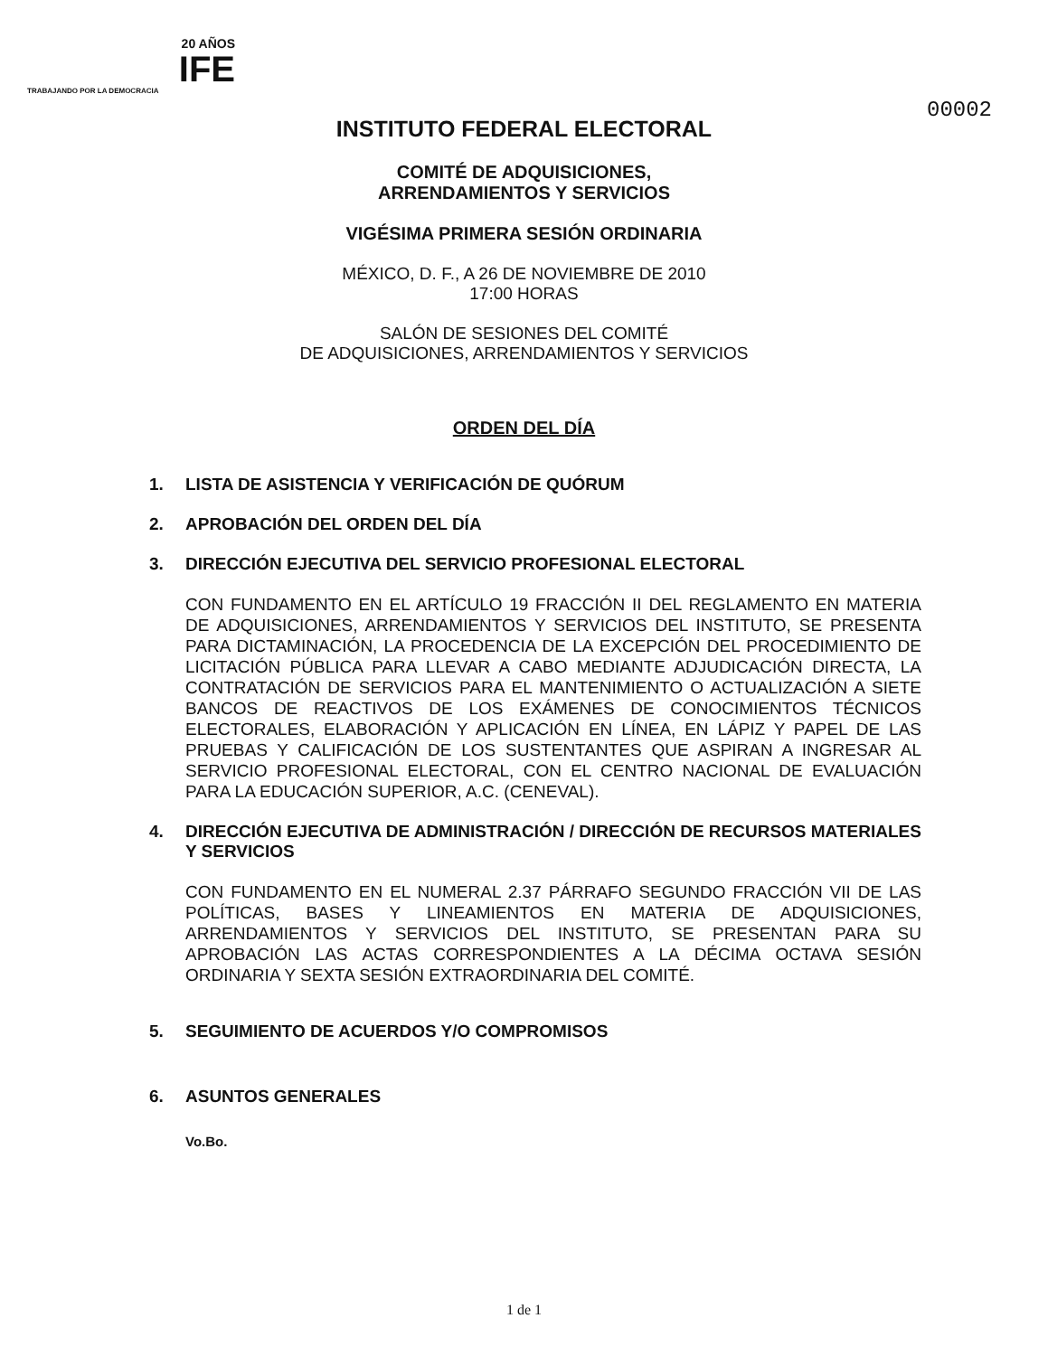20 AÑOS
IFE
TRABAJANDO POR LA DEMOCRACIA
00002
INSTITUTO FEDERAL ELECTORAL
COMITÉ DE ADQUISICIONES,
ARRENDAMIENTOS Y SERVICIOS
VIGÉSIMA PRIMERA SESIÓN ORDINARIA
MÉXICO, D. F., A 26 DE NOVIEMBRE DE 2010
17:00 HORAS
SALÓN DE SESIONES DEL COMITÉ
DE ADQUISICIONES, ARRENDAMIENTOS Y SERVICIOS
ORDEN DEL DÍA
1. LISTA DE ASISTENCIA Y VERIFICACIÓN DE QUÓRUM
2. APROBACIÓN DEL ORDEN DEL DÍA
3. DIRECCIÓN EJECUTIVA DEL SERVICIO PROFESIONAL ELECTORAL
CON FUNDAMENTO EN EL ARTÍCULO 19 FRACCIÓN II DEL REGLAMENTO EN MATERIA DE ADQUISICIONES, ARRENDAMIENTOS Y SERVICIOS DEL INSTITUTO, SE PRESENTA PARA DICTAMINACIÓN, LA PROCEDENCIA DE LA EXCEPCIÓN DEL PROCEDIMIENTO DE LICITACIÓN PÚBLICA PARA LLEVAR A CABO MEDIANTE ADJUDICACIÓN DIRECTA, LA CONTRATACIÓN DE SERVICIOS PARA EL MANTENIMIENTO O ACTUALIZACIÓN A SIETE BANCOS DE REACTIVOS DE LOS EXÁMENES DE CONOCIMIENTOS TÉCNICOS ELECTORALES, ELABORACIÓN Y APLICACIÓN EN LÍNEA, EN LÁPIZ Y PAPEL DE LAS PRUEBAS Y CALIFICACIÓN DE LOS SUSTENTANTES QUE ASPIRAN A INGRESAR AL SERVICIO PROFESIONAL ELECTORAL, CON EL CENTRO NACIONAL DE EVALUACIÓN PARA LA EDUCACIÓN SUPERIOR, A.C. (CENEVAL).
4. DIRECCIÓN EJECUTIVA DE ADMINISTRACIÓN / DIRECCIÓN DE RECURSOS MATERIALES Y SERVICIOS
CON FUNDAMENTO EN EL NUMERAL 2.37 PÁRRAFO SEGUNDO FRACCIÓN VII DE LAS POLÍTICAS, BASES Y LINEAMIENTOS EN MATERIA DE ADQUISICIONES, ARRENDAMIENTOS Y SERVICIOS DEL INSTITUTO, SE PRESENTAN PARA SU APROBACIÓN LAS ACTAS CORRESPONDIENTES A LA DÉCIMA OCTAVA SESIÓN ORDINARIA Y SEXTA SESIÓN EXTRAORDINARIA DEL COMITÉ.
5. SEGUIMIENTO DE ACUERDOS Y/O COMPROMISOS
6. ASUNTOS GENERALES
Vo.Bo.
1 de 1